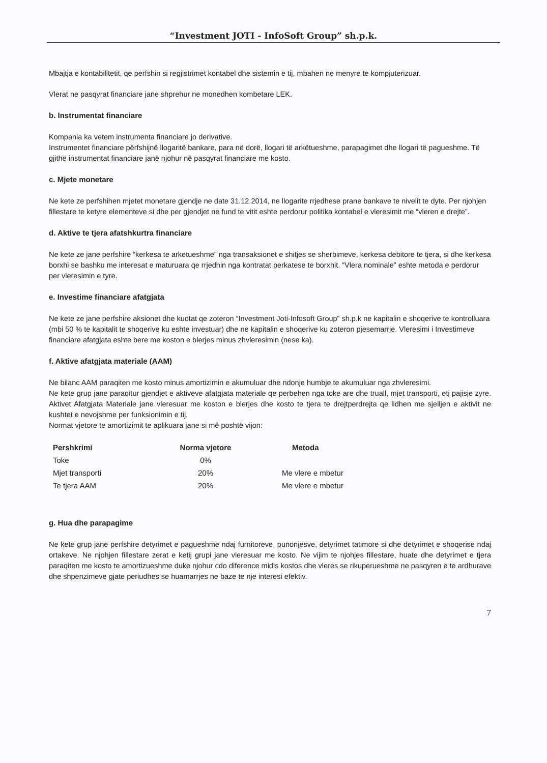“Investment JOTI - InfoSoft Group” sh.p.k.
Mbajtja e kontabilitetit, qe perfshin si regjistrimet kontabel dhe sistemin e tij, mbahen ne menyre te kompjuterizuar.
Vlerat ne pasqyrat financiare jane shprehur ne monedhen kombetare LEK.
b. Instrumentat financiare
Kompania ka vetem instrumenta financiare jo derivative.
Instrumentet financiare përfshijnë llogaritë bankare, para në dorë, llogari të arkëtueshme, parapagimet dhe llogari të pagueshme. Të gjithë instrumentat financiare janë njohur në pasqyrat financiare me kosto.
c. Mjete monetare
Ne kete ze perfshihen mjetet monetare gjendje ne date 31.12.2014, ne llogarite rrjedhese prane bankave te nivelit te dyte. Per njohjen fillestare te ketyre elementeve si dhe per gjendjet ne fund te vitit eshte perdorur politika kontabel e vleresimit me “vleren e drejte”.
d. Aktive te tjera afatshkurtra financiare
Ne kete ze jane perfshire “kerkesa te arketueshme” nga transaksionet e shitjes se sherbimeve, kerkesa debitore te tjera, si dhe kerkesa borxhi se bashku me interesat e maturuara qe rrjedhin nga kontratat perkatese te borxhit. “Vlera nominale” eshte metoda e perdorur per vleresimin e tyre.
e. Investime financiare afatgjata
Ne kete ze jane perfshire aksionet dhe kuotat qe zoteron “Investment Joti-Infosoft Group” sh.p.k ne kapitalin e shoqerive te kontrolluara (mbi 50 % te kapitalit te shoqerive ku eshte investuar) dhe ne kapitalin e shoqerive ku zoteron pjesemarrje. Vleresimi i Investimeve financiare afatgjata eshte bere me koston e blerjes minus zhvleresimin (nese ka).
f. Aktive afatgjata materiale (AAM)
Ne bilanc AAM paraqiten me kosto minus amortizimin e akumuluar dhe ndonje humbje te akumuluar nga zhvleresimi.
Ne kete grup jane paraqitur gjendjet e aktiveve afatgjata materiale qe perbehen nga toke are dhe truall, mjet transporti, etj pajisje zyre. Aktivet Afatgjata Materiale jane vleresuar me koston e blerjes dhe kosto te tjera te drejtperdrejta qe lidhen me sjelljen e aktivit ne kushtet e nevojshme per funksionimin e tij.
Normat vjetore te amortizimit te aplikuara jane si më poshtë vijon:
| Pershkrimi | Norma vjetore | Metoda |
| --- | --- | --- |
| Toke | 0% | |
| Mjet transporti | 20% | Me vlere e mbetur |
| Te tjera AAM | 20% | Me vlere e mbetur |
g. Hua dhe parapagime
Ne kete grup jane perfshire detyrimet e pagueshme ndaj furnitoreve, punonjesve, detyrimet tatimore si dhe detyrimet e shoqerise ndaj ortakeve. Ne njohjen fillestare zerat e ketij grupi jane vleresuar me kosto. Ne vijim te njohjes fillestare, huate dhe detyrimet e tjera paraqiten me kosto te amortizueshme duke njohur cdo diference midis kostos dhe vleres se rikuperueshme ne pasqyren e te ardhurave dhe shpenzimeve gjate periudhes se huamarrjes ne baze te nje interesi efektiv.
7